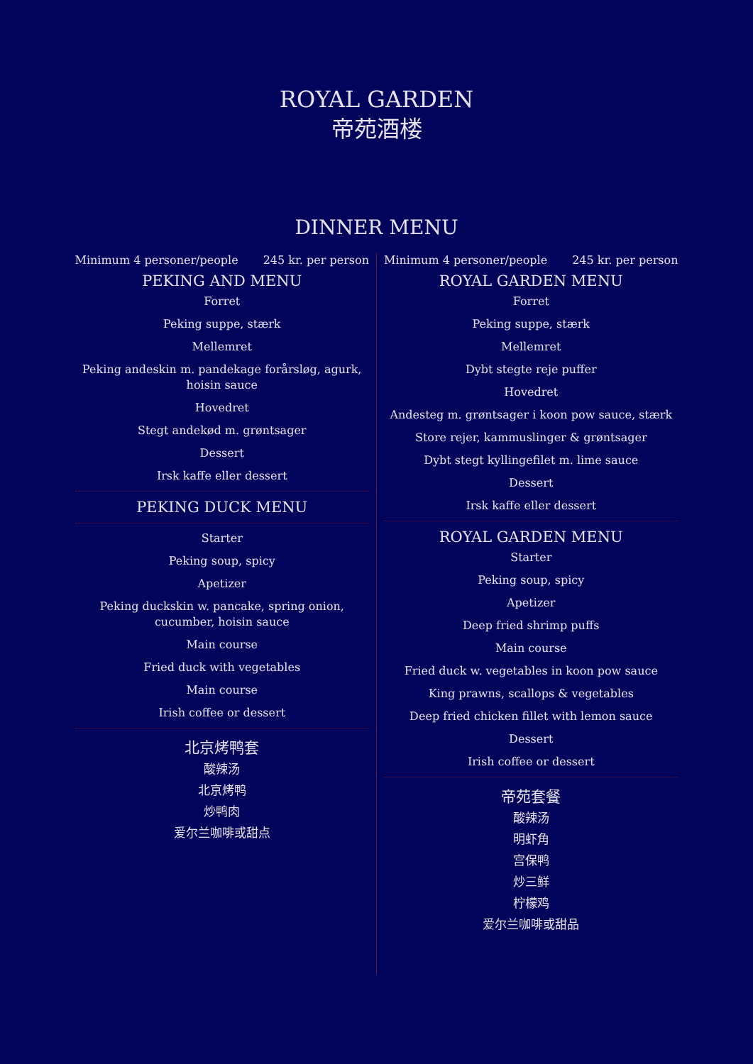ROYAL GARDEN
帝苑酒楼
DINNER MENU
Minimum 4 personer/people 245 kr. per person
PEKING AND MENU
Forret
Peking suppe, stærk
Mellemret
Peking andeskin m. pandekage forårsløg, agurk, hoisin sauce
Hovedret
Stegt andekød m. grøntsager
Dessert
Irsk kaffe eller dessert
PEKING DUCK MENU
Starter
Peking soup, spicy
Apetizer
Peking duckskin w. pancake, spring onion, cucumber, hoisin sauce
Main course
Fried duck with vegetables
Main course
Irish coffee or dessert
北京烤鸭套
酸辣汤
北京烤鸭
炒鸭肉
爱尔兰咖啡或甜点
Minimum 4 personer/people 245 kr. per person
ROYAL GARDEN MENU
Forret
Peking suppe, stærk
Mellemret
Dybt stegte reje puffer
Hovedret
Andesteg m. grøntsager i koon pow sauce, stærk
Store rejer, kammuslinger & grøntsager
Dybt stegt kyllingefilet m. lime sauce
Dessert
Irsk kaffe eller dessert
ROYAL GARDEN MENU
Starter
Peking soup, spicy
Apetizer
Deep fried shrimp puffs
Main course
Fried duck w. vegetables in koon pow sauce
King prawns, scallops & vegetables
Deep fried chicken fillet with lemon sauce
Dessert
Irish coffee or dessert
帝苑套餐
酸辣汤
明虾角
宫保鸭
炒三鲜
柠檬鸡
爱尔兰咖啡或甜品